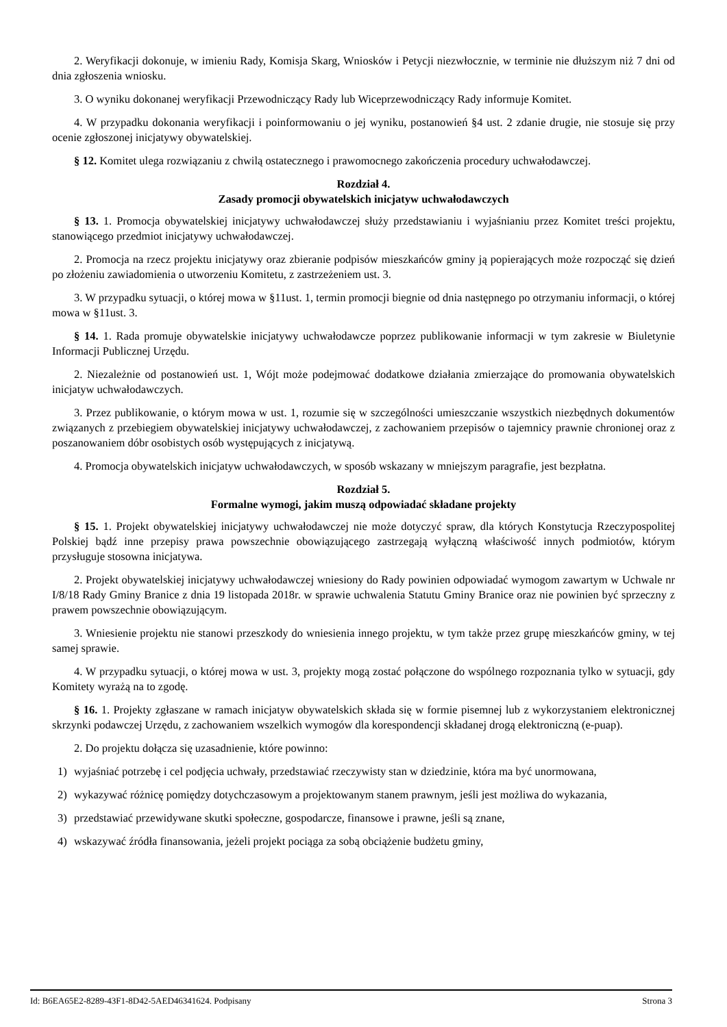2. Weryfikacji dokonuje, w imieniu Rady, Komisja Skarg, Wniosków i Petycji niezwłocznie, w terminie nie dłuższym niż 7 dni od dnia zgłoszenia wniosku.
3. O wyniku dokonanej weryfikacji Przewodniczący Rady lub Wiceprzewodniczący Rady informuje Komitet.
4. W przypadku dokonania weryfikacji i poinformowaniu o jej wyniku, postanowień §4 ust. 2 zdanie drugie, nie stosuje się przy ocenie zgłoszonej inicjatywy obywatelskiej.
§ 12. Komitet ulega rozwiązaniu z chwilą ostatecznego i prawomocnego zakończenia procedury uchwałodawczej.
Rozdział 4.
Zasady promocji obywatelskich inicjatyw uchwałodawczych
§ 13. 1. Promocja obywatelskiej inicjatywy uchwałodawczej służy przedstawianiu i wyjaśnianiu przez Komitet treści projektu, stanowiącego przedmiot inicjatywy uchwałodawczej.
2. Promocja na rzecz projektu inicjatywy oraz zbieranie podpisów mieszkańców gminy ją popierających może rozpocząć się dzień po złożeniu zawiadomienia o utworzeniu Komitetu, z zastrzeżeniem ust. 3.
3. W przypadku sytuacji, o której mowa w §11ust. 1, termin promocji biegnie od dnia następnego po otrzymaniu informacji, o której mowa w §11ust. 3.
§ 14. 1. Rada promuje obywatelskie inicjatywy uchwałodawcze poprzez publikowanie informacji w tym zakresie w Biuletynie Informacji Publicznej Urzędu.
2. Niezależnie od postanowień ust. 1, Wójt może podejmować dodatkowe działania zmierzające do promowania obywatelskich inicjatyw uchwałodawczych.
3. Przez publikowanie, o którym mowa w ust. 1, rozumie się w szczególności umieszczanie wszystkich niezbędnych dokumentów związanych z przebiegiem obywatelskiej inicjatywy uchwałodawczej, z zachowaniem przepisów o tajemnicy prawnie chronionej oraz z poszanowaniem dóbr osobistych osób występujących z inicjatywą.
4. Promocja obywatelskich inicjatyw uchwałodawczych, w sposób wskazany w mniejszym paragrafie, jest bezpłatna.
Rozdział 5.
Formalne wymogi, jakim muszą odpowiadać składane projekty
§ 15. 1. Projekt obywatelskiej inicjatywy uchwałodawczej nie może dotyczyć spraw, dla których Konstytucja Rzeczypospolitej Polskiej bądź inne przepisy prawa powszechnie obowiązującego zastrzegają wyłączną właściwość innych podmiotów, którym przysługuje stosowna inicjatywa.
2. Projekt obywatelskiej inicjatywy uchwałodawczej wniesiony do Rady powinien odpowiadać wymogom zawartym w Uchwale nr I/8/18 Rady Gminy Branice z dnia 19 listopada 2018r. w sprawie uchwalenia Statutu Gminy Branice oraz nie powinien być sprzeczny z prawem powszechnie obowiązującym.
3. Wniesienie projektu nie stanowi przeszkody do wniesienia innego projektu, w tym także przez grupę mieszkańców gminy, w tej samej sprawie.
4. W przypadku sytuacji, o której mowa w ust. 3, projekty mogą zostać połączone do wspólnego rozpoznania tylko w sytuacji, gdy Komitety wyrażą na to zgodę.
§ 16. 1. Projekty zgłaszane w ramach inicjatyw obywatelskich składa się w formie pisemnej lub z wykorzystaniem elektronicznej skrzynki podawczej Urzędu, z zachowaniem wszelkich wymogów dla korespondencji składanej drogą elektroniczną (e-puap).
2. Do projektu dołącza się uzasadnienie, które powinno:
1) wyjaśniać potrzebę i cel podjęcia uchwały, przedstawiać rzeczywisty stan w dziedzinie, która ma być unormowana,
2) wykazywać różnicę pomiędzy dotychczasowym a projektowanym stanem prawnym, jeśli jest możliwa do wykazania,
3) przedstawiać przewidywane skutki społeczne, gospodarcze, finansowe i prawne, jeśli są znane,
4) wskazywać źródła finansowania, jeżeli projekt pociąga za sobą obciążenie budżetu gminy,
Id: B6EA65E2-8289-43F1-8D42-5AED46341624. Podpisany Strona 3